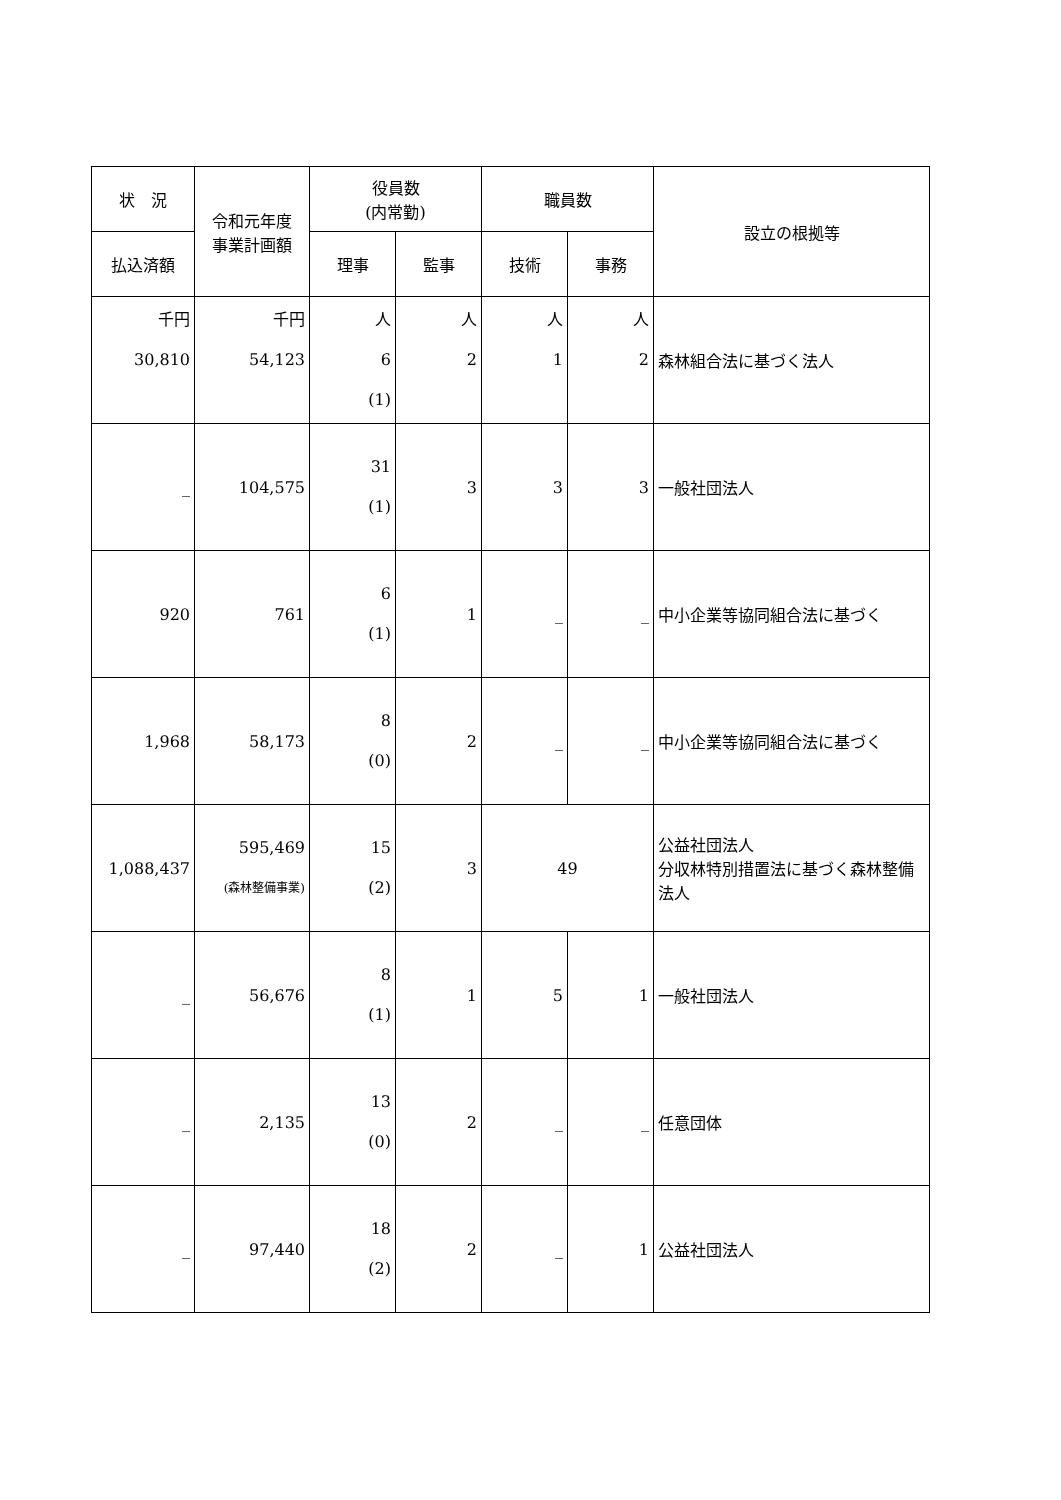| 状 況 | 令和元年度 事業計画額 | 役員数 (内常勤) | | 職員数 | | 設立の根拠等 |
| --- | --- | --- | --- | --- | --- | --- |
| 払込済額 | | 理事 | 監事 | 技術 | 事務 | |
| 千円 30,810 | 千円 54,123 | 人 6 (1) | 人 2 | 人 1 | 人 2 | 森林組合法に基づく法人 |
| _ | 104,575 | 31 (1) | 3 | 3 | 3 | 一般社団法人 |
| 920 | 761 | 6 (1) | 1 | _ | _ | 中小企業等協同組合法に基づく |
| 1,968 | 58,173 | 8 (0) | 2 | _ | _ | 中小企業等協同組合法に基づく |
| 1,088,437 | 595,469 (森林整備事業) | 15 (2) | 3 | 49 | | 公益社団法人 分収林特別措置法に基づく森林整備法人 |
| _ | 56,676 | 8 (1) | 1 | 5 | 1 | 一般社団法人 |
| _ | 2,135 | 13 (0) | 2 | _ | _ | 任意団体 |
| _ | 97,440 | 18 (2) | 2 | _ | 1 | 公益社団法人 |